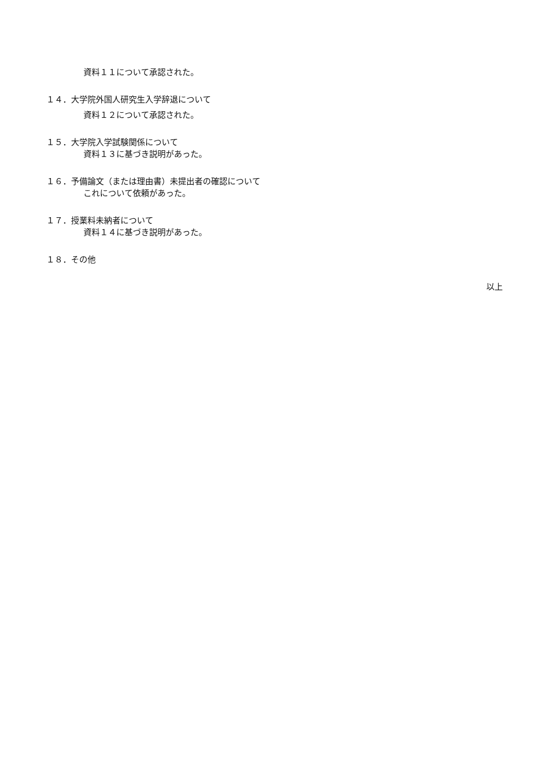資料１１について承認された。
１４．大学院外国人研究生入学辞退について
資料１２について承認された。
１５．大学院入学試験関係について
資料１３に基づき説明があった。
１６．予備論文（または理由書）未提出者の確認について
これについて依頼があった。
１７．授業料未納者について
資料１４に基づき説明があった。
１８．その他
以上